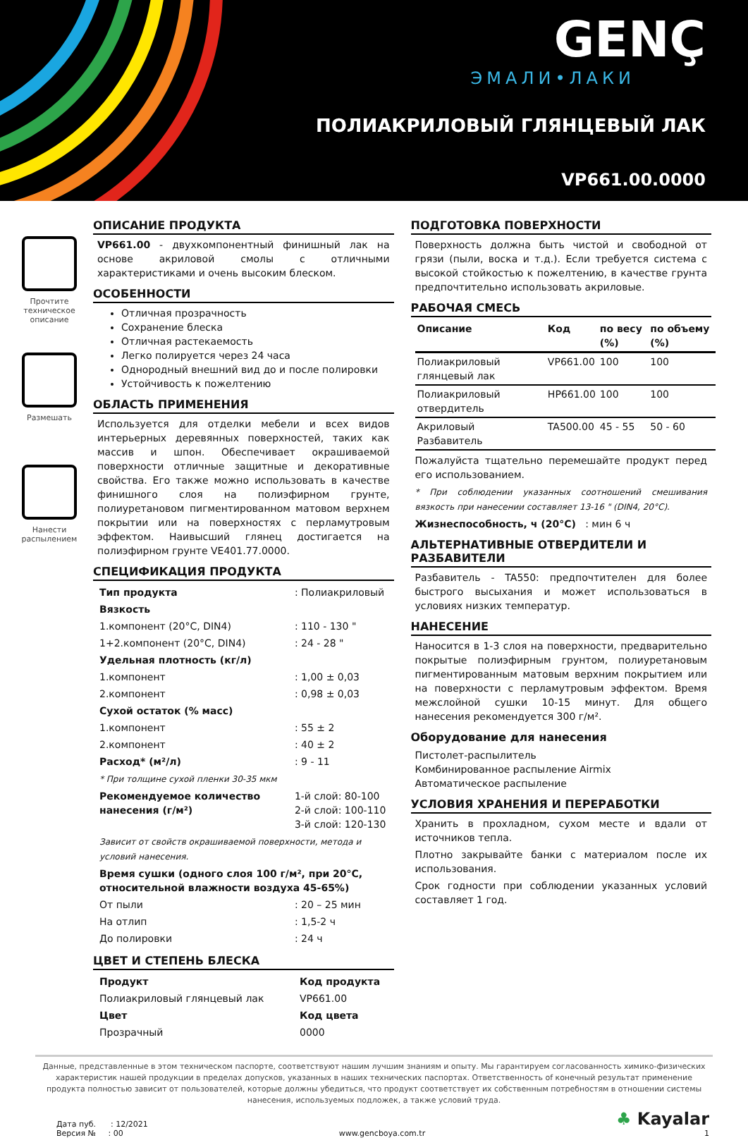GENÇ
ЭМАЛИ•ЛАКИ
ПОЛИАКРИЛОВЫЙ ГЛЯНЦЕВЫЙ ЛАК
VP661.00.0000
Прочтите техническое описание
Размешать
Нанести распылением
ОПИСАНИЕ ПРОДУКТА
VP661.00 - двухкомпонентный финишный лак на основе акриловой смолы с отличными характеристиками и очень высоким блеском.
ОСОБЕННОСТИ
Отличная прозрачность
Сохранение блеска
Отличная растекаемость
Легко полируется через 24 часа
Однородный внешний вид до и после полировки
Устойчивость к пожелтению
ОБЛАСТЬ ПРИМЕНЕНИЯ
Используется для отделки мебели и всех видов интерьерных деревянных поверхностей, таких как массив и шпон. Обеспечивает окрашиваемой поверхности отличные защитные и декоративные свойства. Его также можно использовать в качестве финишного слоя на полиэфирном грунте, полиуретановом пигментированном матовом верхнем покрытии или на поверхностях с перламутровым эффектом. Наивысший глянец достигается на полиэфирном грунте VE401.77.0000.
СПЕЦИФИКАЦИЯ ПРОДУКТА
| Тип продукта | : Полиакриловый |
| Вязкость | |
| 1.компонент (20°C, DIN4) | : 110 - 130 " |
| 1+2.компонент (20°C, DIN4) | : 24 - 28 " |
| Удельная плотность (кг/л) | |
| 1.компонент | : 1,00 ± 0,03 |
| 2.компонент | : 0,98 ± 0,03 |
| Сухой остаток (% масс) | |
| 1.компонент | : 55 ± 2 |
| 2.компонент | : 40 ± 2 |
| Расход* (м²/л) | : 9 - 11 |
| * При толщине сухой пленки 30-35 мкм | |
| Рекомендуемое количество нанесения (г/м²) | 1-й слой: 80-100 2-й слой: 100-110 3-й слой: 120-130 |
| Зависит от свойств окрашиваемой поверхности, метода и условий нанесения. | |
| Время сушки (одного слоя 100 г/м², при 20°C, относительной влажности воздуха 45-65%) | |
| От пыли | : 20 – 25 мин |
| На отлип | : 1,5-2 ч |
| До полировки | : 24 ч |
ЦВЕТ И СТЕПЕНЬ БЛЕСКА
| Продукт | Код продукта |
| --- | --- |
| Полиакриловый глянцевый лак | VP661.00 |
| Цвет | Код цвета |
| Прозрачный | 0000 |
ПОДГОТОВКА ПОВЕРХНОСТИ
Поверхность должна быть чистой и свободной от грязи (пыли, воска и т.д.). Если требуется система с высокой стойкостью к пожелтению, в качестве грунта предпочтительно использовать акриловые.
РАБОЧАЯ СМЕСЬ
| Описание | Код | по весу (%) | по объему (%) |
| --- | --- | --- | --- |
| Полиакриловый глянцевый лак | VP661.00 | 100 | 100 |
| Полиакриловый отвердитель | HP661.00 | 100 | 100 |
| Акриловый Разбавитель | TA500.00 | 45 - 55 | 50 - 60 |
Пожалуйста тщательно перемешайте продукт перед его использованием.
* При соблюдении указанных соотношений смешивания вязкость при нанесении составляет 13-16 " (DIN4, 20°C).
Жизнеспособность, ч (20°C) : мин 6 ч
АЛЬТЕРНАТИВНЫЕ ОТВЕРДИТЕЛИ И РАЗБАВИТЕЛИ
Разбавитель - TA550: предпочтителен для более быстрого высыхания и может использоваться в условиях низких температур.
НАНЕСЕНИЕ
Наносится в 1-3 слоя на поверхности, предварительно покрытые полиэфирным грунтом, полиуретановым пигментированным матовым верхним покрытием или на поверхности с перламутровым эффектом. Время межслойной сушки 10-15 минут. Для общего нанесения рекомендуется 300 г/м².
Оборудование для нанесения
Пистолет-распылитель
Комбинированное распыление Airmix
Автоматическое распыление
УСЛОВИЯ ХРАНЕНИЯ И ПЕРЕРАБОТКИ
Хранить в прохладном, сухом месте и вдали от источников тепла.
Плотно закрывайте банки с материалом после их использования.
Срок годности при соблюдении указанных условий составляет 1 год.
Данные, представленные в этом техническом паспорте, соответствуют нашим лучшим знаниям и опыту. Мы гарантируем согласованность химико-физических характеристик нашей продукции в пределах допусков, указанных в наших технических паспортах. Ответственность of конечный результат применение продукта полностью зависит от пользователей, которые должны убедиться, что продукт соответствует их собственным потребностям в отношении системы нанесения, используемых подложек, а также условий труда.
Дата пуб. : 12/2021
Версия № : 00
www.gencboya.com.tr
♣ Kayalar
1